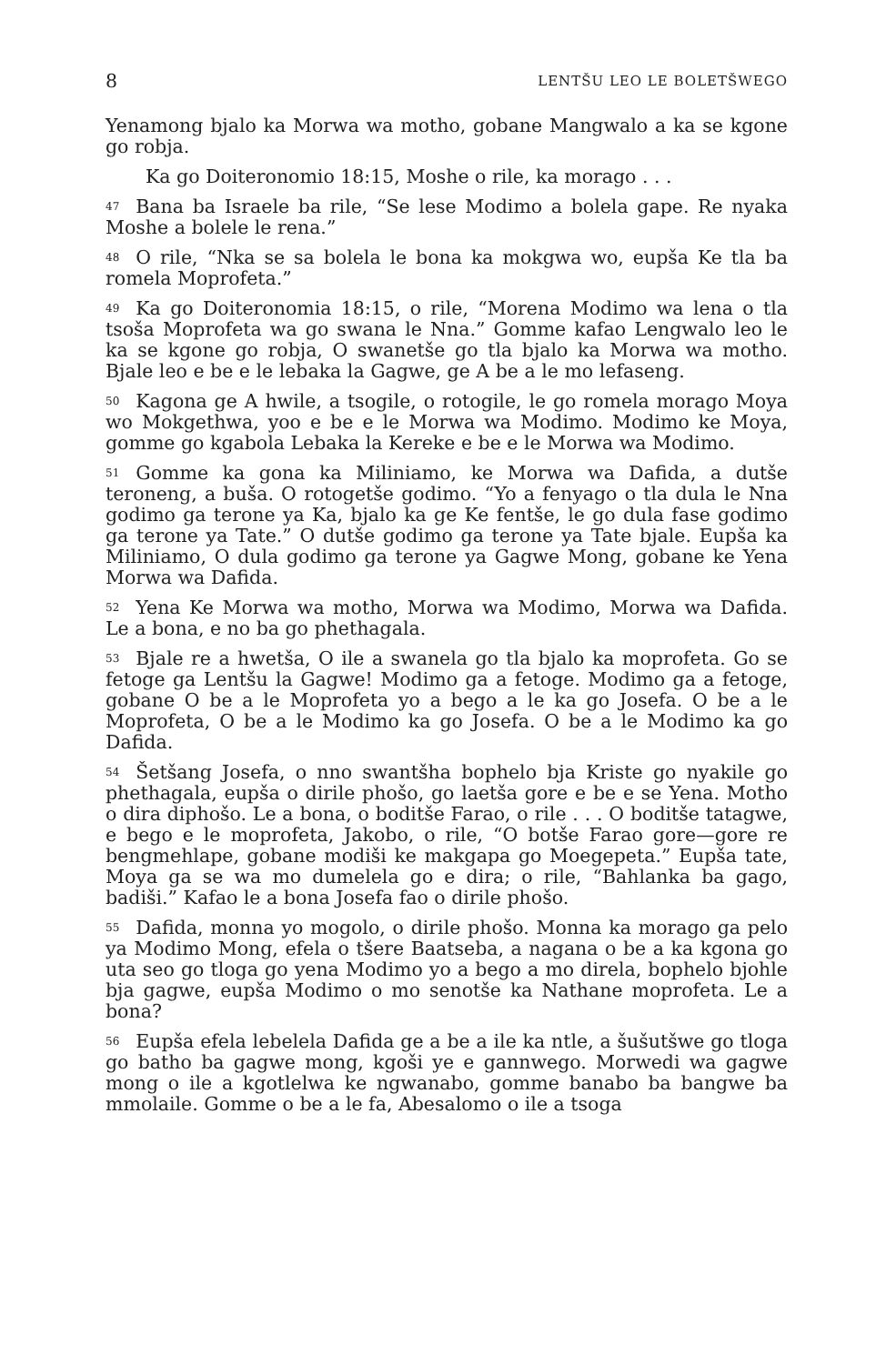8 LENTŠU LEO LE BOLETŠWEGO
Yenamong bjalo ka Morwa wa motho, gobane Mangwalo a ka se kgone go robja.
Ka go Doiteronomio 18:15, Moshe o rile, ka morago . . .
<sup>47</sup> Bana ba Israele ba rile, “Se lese Modimo a bolela gape. Re nyaka Moshe a bolele le rena.”
<sup>48</sup>O rile, “Nka se sa bolela le bona ka mokgwa wo, eupša Ke tla ba romela Moprofeta.”
<sup>49</sup> Ka go Doiteronomia 18:15, o rile, “Morena Modimo wa lena o tla tsoša Moprofeta wa go swana le Nna.” Gomme kafao Lengwalo leo le ka se kgone go robja, O swanetše go tla bjalo ka Morwa wa motho. Bjale leo e be e le lebaka la Gagwe, ge A be a le mo lefaseng.
<sup>50</sup> Kagona ge A hwile, a tsogile, o rotogile, le go romela morago Moya wo Mokgethwa, yoo e be e le Morwa wa Modimo. Modimo ke Moya, gomme go kgabola Lebaka la Kereke e be e le Morwa wa Modimo.
<sup>51</sup> Gomme ka gona ka Miliniamo, ke Morwa wa Dafida, a dutše teroneng, a buša. O rotogetše godimo. “Yo a fenyago o tla dula le Nna godimo ga terone ya Ka, bjalo ka ge Ke fentše, le go dula fase godimo ga terone ya Tate.” O dutše godimo ga terone ya Tate bjale. Eupša ka Miliniamo, O dula godimo ga terone ya Gagwe Mong, gobane ke Yena Morwa wa Dafida.
<sup>52</sup> Yena Ke Morwa wa motho, Morwa wa Modimo, Morwa wa Dafida. Le a bona, e no ba go phethagala.
<sup>53</sup> Bjale re a hwetša, O ile a swanela go tla bjalo ka moprofeta. Go se fetoge ga Lentšu la Gagwe! Modimo ga a fetoge. Modimo ga a fetoge, gobane O be a le Moprofeta yo a bego a le ka go Josefa. O be a le Moprofeta, O be a le Modimo ka go Josefa. O be a le Modimo ka go Dafida.
<sup>54</sup> Šetšang Josefa, o nno swantšha bophelo bja Kriste go nyakile go phethagala, eupša o dirile phošo, go laetša gore e be e se Yena. Motho o dira diphošo. Le a bona, o boditše Farao, o rile . . . O boditše tatagwe, e bego e le moprofeta, Jakobo, o rile, “O botše Farao gore—gore re bengmehlape, gobane modiši ke makgapa go Moegepeta.” Eupša tate, Moya ga se wa mo dumelela go e dira; o rile, “Bahlanka ba gago, badiši.” Kafao le a bona Josefa fao o dirile phošo.
<sup>55</sup> Dafida, monna yo mogolo, o dirile phošo. Monna ka morago ga pelo ya Modimo Mong, efela o tšere Baatseba, a nagana o be a ka kgona go uta seo go tloga go yena Modimo yo a bego a mo direla, bophelo bjohle bja gagwe, eupša Modimo o mo senotše ka Nathane moprofeta. Le a bona?
<sup>56</sup> Eupša efela lebelela Dafida ge a be a ile ka ntle, a šušutšwe go tloga go batho ba gagwe mong, kgoši ye e gannwego. Morwedi wa gagwe mong o ile a kgotlelwa ke ngwanabo, gomme banabo ba bangwe ba mmolaile. Gomme o be a le fa, Abesalomo o ile a tsoga